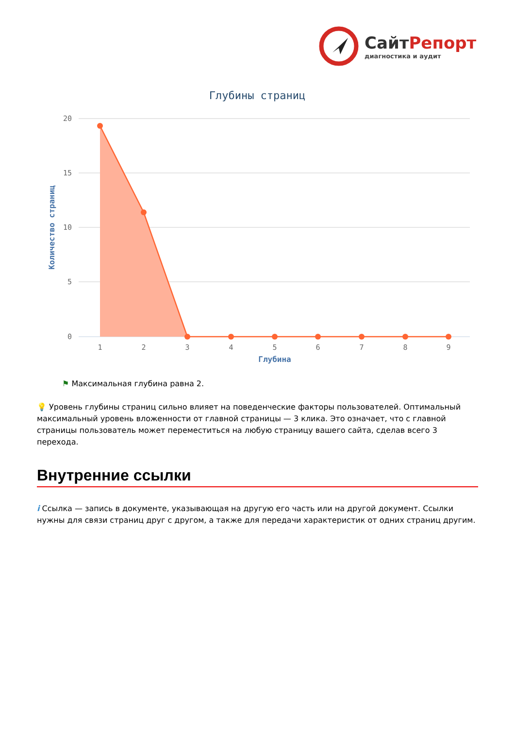СайтРепорт
диагностика и аудит
Глубины страниц
20
15
10
5
0
Количество страниц
1
2
3
4
5
6
7
8
9
Глубина
⚑ Максимальная глубина равна 2.
💡 Уровень глубины страниц сильно влияет на поведенческие факторы пользователей. Оптимальный максимальный уровень вложенности от главной страницы — 3 клика. Это означает, что с главной страницы пользователь может переместиться на любую страницу вашего сайта, сделав всего 3 перехода.
Внутренние ссылки
i Ссылка — запись в документе, указывающая на другую его часть или на другой документ. Ссылки нужны для связи страниц друг с другом, а также для передачи характеристик от одних страниц другим.